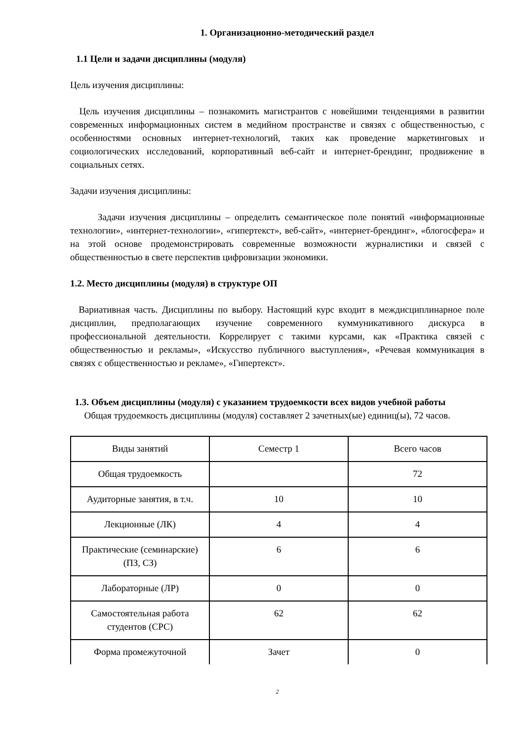1. Организационно-методический раздел
1.1 Цели и задачи дисциплины (модуля)
Цель изучения дисциплины:
Цель изучения дисциплины – познакомить магистрантов с новейшими тенденциями в развитии современных информационных систем в медийном пространстве и связях с общественностью, с особенностями основных интернет-технологий, таких как проведение маркетинговых и социологических исследований, корпоративный веб-сайт и интернет-брендинг, продвижение в социальных сетях.
Задачи изучения дисциплины:
Задачи изучения дисциплины – определить семантическое поле понятий «информационные технологии», «интернет-технологии», «гипертекст», веб-сайт», «интернет-брендинг», «блогосфера» и на этой основе продемонстрировать современные возможности журналистики и связей с общественностью в свете перспектив цифровизации экономики.
1.2. Место дисциплины (модуля) в структуре ОП
Вариативная часть. Дисциплины по выбору. Настоящий курс входит в междисциплинарное поле дисциплин, предполагающих изучение современного куммуникативного дискурса в профессиональной деятельности. Коррелирует с такими курсами, как «Практика связей с общественностью и рекламы», «Искусство публичного выступления», «Речевая коммуникация в связях с общественностью и рекламе», «Гипертекст».
1.3. Объем дисциплины (модуля) с указанием трудоемкости всех видов учебной работы
Общая трудоемкость дисциплины (модуля) составляет 2 зачетных(ые) единиц(ы), 72 часов.
| Виды занятий | Семестр 1 | Всего часов |
| Общая трудоемкость | | 72 |
| Аудиторные занятия, в т.ч. | 10 | 10 |
| Лекционные (ЛК) | 4 | 4 |
| Практические (семинарские) (ПЗ, СЗ) | 6 | 6 |
| Лабораторные (ЛР) | 0 | 0 |
| Самостоятельная работа студентов (СРС) | 62 | 62 |
| Форма промежуточной | Зачет | 0 |
2